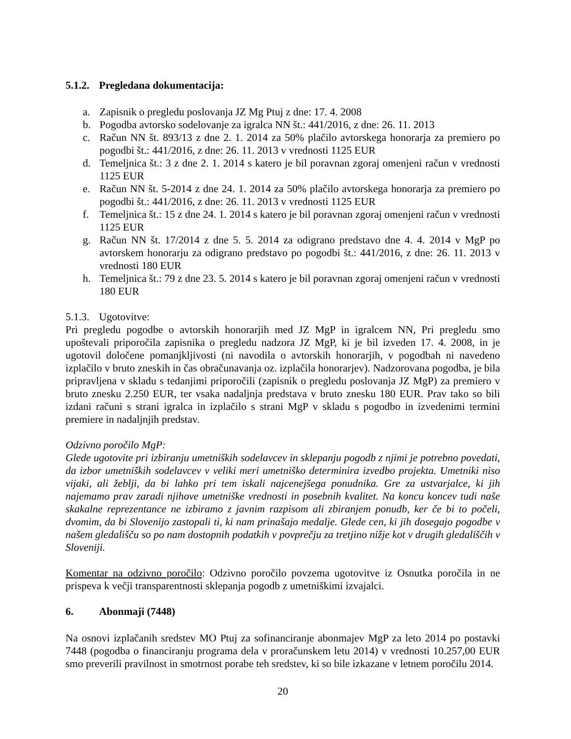5.1.2. Pregledana dokumentacija:
a. Zapisnik o pregledu poslovanja JZ Mg Ptuj z dne: 17. 4. 2008
b. Pogodba avtorsko sodelovanje za igralca NN št.: 441/2016, z dne: 26. 11. 2013
c. Račun NN št. 893/13 z dne 2. 1. 2014 za 50% plačilo avtorskega honorarja za premiero po pogodbi št.: 441/2016, z dne: 26. 11. 2013 v vrednosti 1125 EUR
d. Temeljnica št.: 3 z dne 2. 1. 2014 s katero je bil poravnan zgoraj omenjeni račun v vrednosti 1125 EUR
e. Račun NN št. 5-2014 z dne 24. 1. 2014 za 50% plačilo avtorskega honorarja za premiero po pogodbi št.: 441/2016, z dne: 26. 11. 2013 v vrednosti 1125 EUR
f. Temeljnica št.: 15 z dne 24. 1. 2014 s katero je bil poravnan zgoraj omenjeni račun v vrednosti 1125 EUR
g. Račun NN št. 17/2014 z dne 5. 5. 2014 za odigrano predstavo dne 4. 4. 2014 v MgP po avtorskem honorarju za odigrano predstavo po pogodbi št.: 441/2016, z dne: 26. 11. 2013 v vrednosti 180 EUR
h. Temeljnica št.: 79 z dne 23. 5. 2014 s katero je bil poravnan zgoraj omenjeni račun v vrednosti 180 EUR
5.1.3. Ugotovitve:
Pri pregledu pogodbe o avtorskih honorarjih med JZ MgP in igralcem NN, Pri pregledu smo upoštevali priporočila zapisnika o pregledu nadzora JZ MgP, ki je bil izveden 17. 4. 2008, in je ugotovil določene pomanjkljivosti (ni navodila o avtorskih honorarjih, v pogodbah ni navedeno izplačilo v bruto zneskih in čas obračunavanja oz. izplačila honorarjev). Nadzorovana pogodba, je bila pripravljena v skladu s tedanjimi priporočili (zapisnik o pregledu poslovanja JZ MgP) za premiero v bruto znesku 2.250 EUR, ter vsaka nadaljnja predstava v bruto znesku 180 EUR. Prav tako so bili izdani računi s strani igralca in izplačilo s strani MgP v skladu s pogodbo in izvedenimi termini premiere in nadaljnjih predstav.
Odzivno poročilo MgP:
Glede ugotovite pri izbiranju umetniških sodelavcev in sklepanju pogodb z njimi je potrebno povedati, da izbor umetniških sodelavcev v veliki meri umetniško determinira izvedbo projekta. Umetniki niso vijaki, ali žeblji, da bi lahko pri tem iskali najcenejšega ponudnika. Gre za ustvarjalce, ki jih najemamo prav zaradi njihove umetniške vrednosti in posebnih kvalitet. Na koncu koncev tudi naše skakalne reprezentance ne izbiramo z javnim razpisom ali zbiranjem ponudb, ker če bi to počeli, dvomim, da bi Slovenijo zastopali ti, ki nam prinašajo medalje. Glede cen, ki jih dosegajo pogodbe v našem gledališču so po nam dostopnih podatkih v povprečju za tretjino nižje kot v drugih gledališčih v Sloveniji.
Komentar na odzivno poročilo: Odzivno poročilo povzema ugotovitve iz Osnutka poročila in ne prispeva k večji transparentnosti sklepanja pogodb z umetniškimi izvajalci.
6. Abonmaji (7448)
Na osnovi izplačanih sredstev MO Ptuj za sofinanciranje abonmajev MgP za leto 2014 po postavki 7448 (pogodba o financiranju programa dela v proračunskem letu 2014) v vrednosti 10.257,00 EUR smo preverili pravilnost in smotrnost porabe teh sredstev, ki so bile izkazane v letnem poročilu 2014.
20